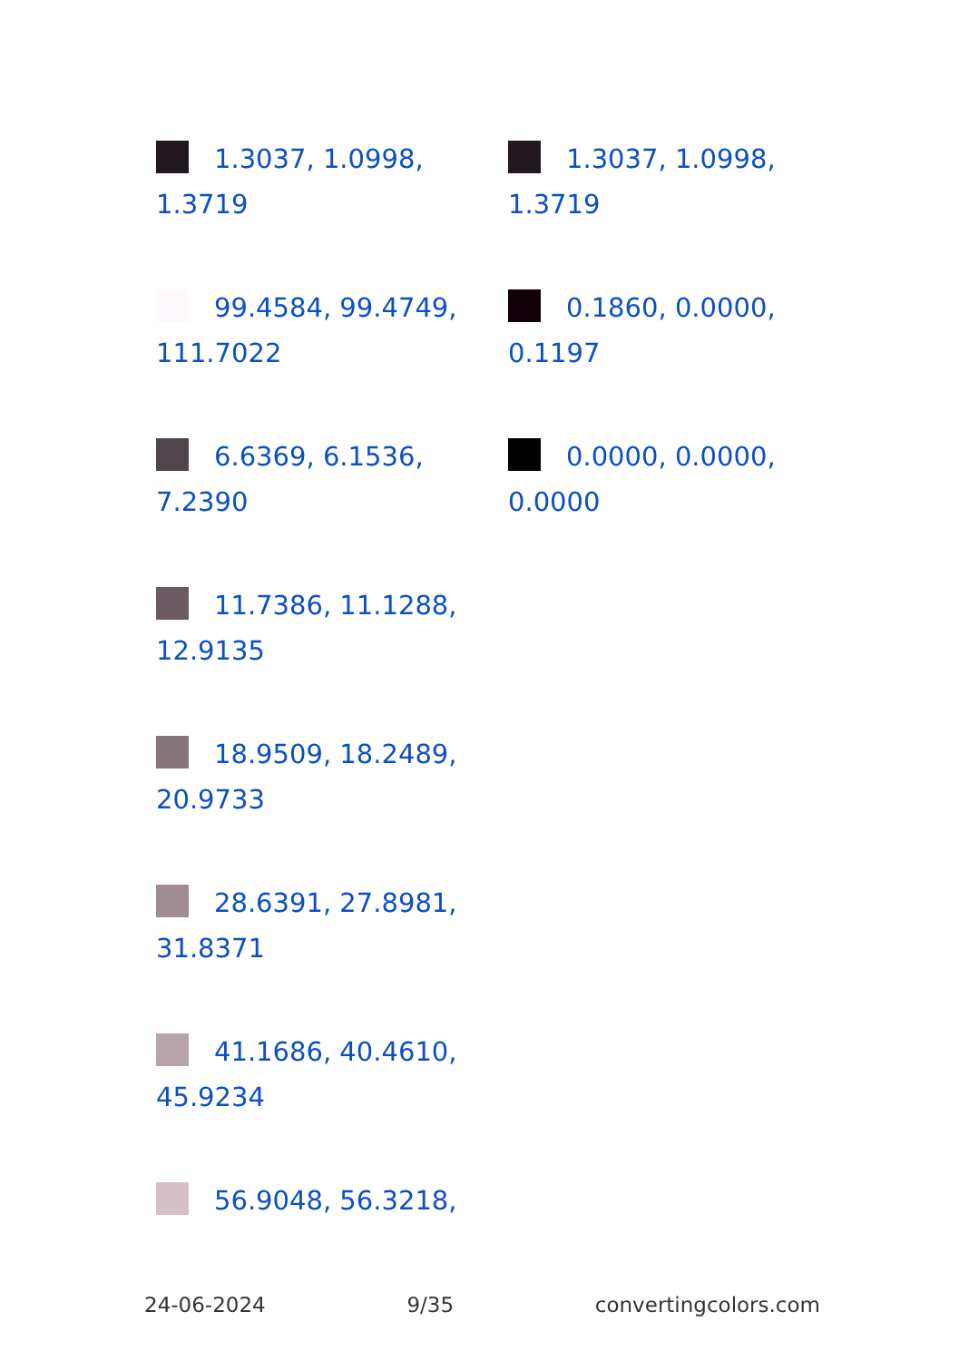1.3037, 1.0998, 1.3719
99.4584, 99.4749, 111.7022
6.6369, 6.1536, 7.2390
11.7386, 11.1288, 12.9135
18.9509, 18.2489, 20.9733
28.6391, 27.8981, 31.8371
41.1686, 40.4610, 45.9234
56.9048, 56.3218,
1.3037, 1.0998, 1.3719
0.1860, 0.0000, 0.1197
0.0000, 0.0000, 0.0000
24-06-2024 9/35 convertingcolors.com